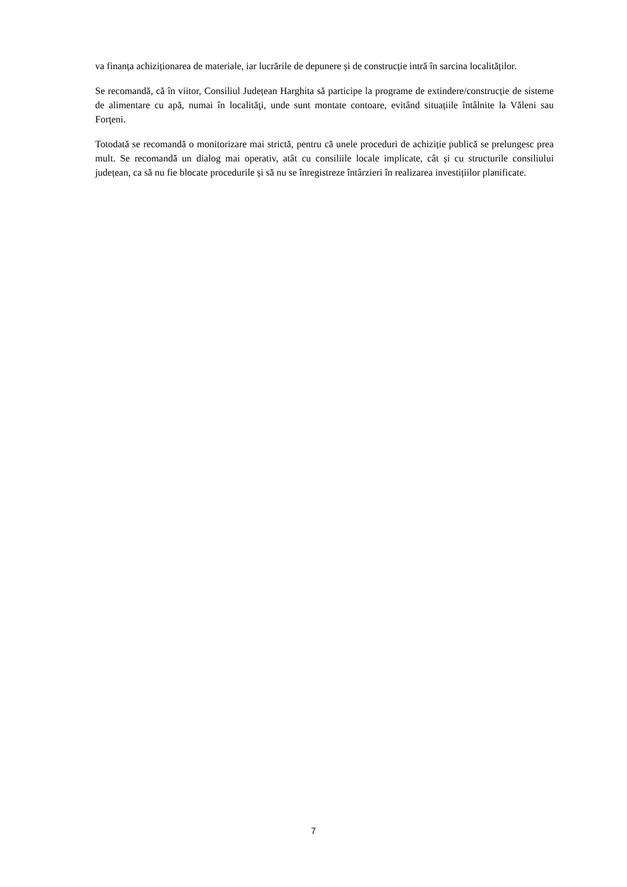va finanța achiziționarea de materiale, iar lucrările de depunere și de construcție intră în sarcina localităților.
Se recomandă, că în viitor, Consiliul Județean Harghita să participe la programe de extindere/construcție de sisteme de alimentare cu apă, numai în localităţi, unde sunt montate contoare, evitând situațiile întâlnite la Văleni sau Forţeni.
Totodată se recomandă o monitorizare mai strictă, pentru că unele proceduri de achiziție publică se prelungesc prea mult. Se recomandă un dialog mai operativ, atât cu consiliile locale implicate, cât și cu structurile consiliului județean, ca să nu fie blocate procedurile și să nu se înregistreze întârzieri în realizarea investițiilor planificate.
7